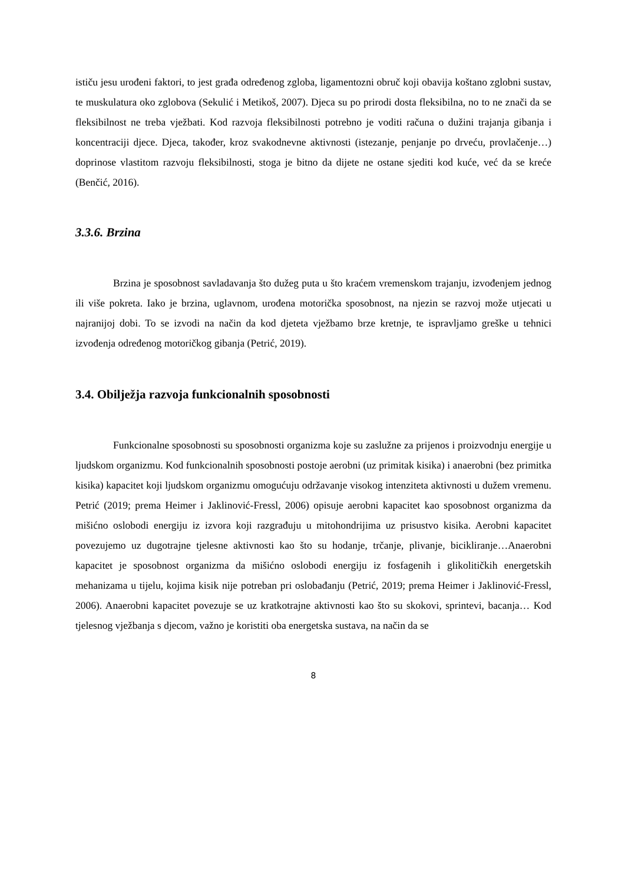ističu jesu urođeni faktori, to jest građa određenog zgloba, ligamentozni obruč koji obavija koštano zglobni sustav, te muskulatura oko zglobova (Sekulić i Metikoš, 2007). Djeca su po prirodi dosta fleksibilna, no to ne znači da se fleksibilnost ne treba vježbati. Kod razvoja fleksibilnosti potrebno je voditi računa o dužini trajanja gibanja i koncentraciji djece. Djeca, također, kroz svakodnevne aktivnosti (istezanje, penjanje po drveću, provlačenje…) doprinose vlastitom razvoju fleksibilnosti, stoga je bitno da dijete ne ostane sjediti kod kuće, već da se kreće (Benčić, 2016).
3.3.6. Brzina
Brzina je sposobnost savladavanja što dužeg puta u što kraćem vremenskom trajanju, izvođenjem jednog ili više pokreta. Iako je brzina, uglavnom, urođena motorička sposobnost, na njezin se razvoj može utjecati u najranijoj dobi. To se izvodi na način da kod djeteta vježbamo brze kretnje, te ispravljamo greške u tehnici izvođenja određenog motoričkog gibanja (Petrić, 2019).
3.4. Obilježja razvoja funkcionalnih sposobnosti
Funkcionalne sposobnosti su sposobnosti organizma koje su zaslužne za prijenos i proizvodnju energije u ljudskom organizmu. Kod funkcionalnih sposobnosti postoje aerobni (uz primitak kisika) i anaerobni (bez primitka kisika) kapacitet koji ljudskom organizmu omogućuju održavanje visokog intenziteta aktivnosti u dužem vremenu. Petrić (2019; prema Heimer i Jaklinović-Fressl, 2006) opisuje aerobni kapacitet kao sposobnost organizma da mišićno oslobodi energiju iz izvora koji razgrađuju u mitohondrijima uz prisustvo kisika. Aerobni kapacitet povezujemo uz dugotrajne tjelesne aktivnosti kao što su hodanje, trčanje, plivanje, bicikliranje…Anaerobni kapacitet je sposobnost organizma da mišićno oslobodi energiju iz fosfagenih i glikolitičkih energetskih mehanizama u tijelu, kojima kisik nije potreban pri oslobađanju (Petrić, 2019; prema Heimer i Jaklinović-Fressl, 2006). Anaerobni kapacitet povezuje se uz kratkotrajne aktivnosti kao što su skokovi, sprintevi, bacanja… Kod tjelesnog vježbanja s djecom, važno je koristiti oba energetska sustava, na način da se
8